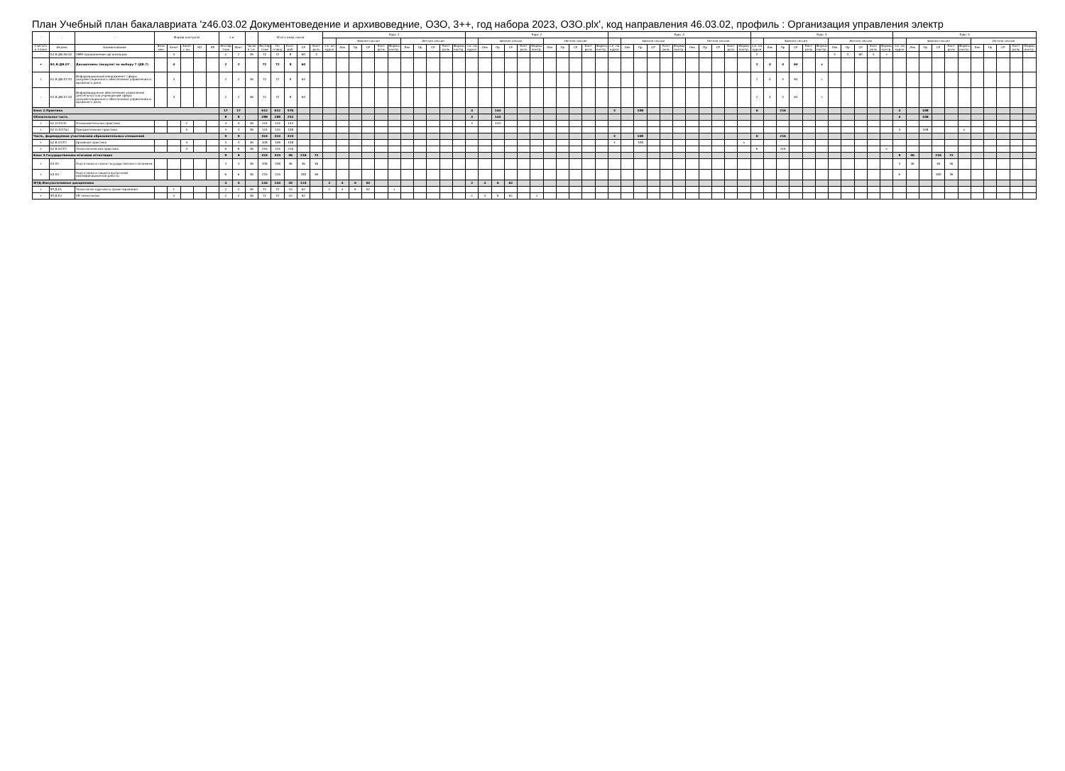План Учебный план бакалавриата 'z46.03.02 Документоведение и архивоведние, ОЗО, 3++, год набора 2023, ОЗО.plx', код направления 46.03.02, профиль : Организация управления электр
| - | - | - | Форма контроля | | | | | з.е. | | - | Итого акад.часов | | | | | Курс 1 | | | | | | | | | | | Курс 2 | | | | | | | | | | | Курс 3 | | | | | | | | | | | Курс 4 | | | | | | | | | | | Курс 5 | | | | | | | | | | |
| --- | --- | --- | --- | --- | --- | --- | --- | --- | --- | --- | --- | --- | --- | --- | --- | --- | --- | --- | --- | --- | --- | --- | --- | --- | --- | --- | --- | --- | --- | --- | --- | --- | --- | --- | --- | --- | --- | --- | --- | --- | --- | --- | --- | --- | --- | --- | --- | --- | --- | --- | --- | --- | --- | --- | --- | --- | --- | --- | --- | --- | --- | --- | --- | --- | --- | --- | --- | --- | --- | --- |
| | | | | | | | | | | | | | | | | - | Зимняя сессия | | | | | Летняя сессия | | | | | - | Зимняя сессия | | | | | Летняя сессия | | | | | - | Зимняя сессия | | | | | Летняя сессия | | | | | - | Зимняя сессия | | | | | Летняя сессия | | | | | - | Зимняя сессия | | | | | Летняя сессия | | | | |
| Считать в плане | Индекс | Наименование | Экза мен | Зачет | Зачет с оц. | КП | КР | Экспер тное | Факт | Часов в з.е. | Экспер тное | По плану | Конт. раб. | СР | Конт роль | з.е. на курсе | Лек | Пр | СР | Конт роль | Формы контр. | Лек | Пр | СР | Конт роль | Формы контр. | з.е. на курсе | Лек | Пр | СР | Конт роль | Формы контр. | Лек | Пр | СР | Конт роль | Формы контр. | з.е. на курсе | Лек | Пр | СР | Конт роль | Формы контр. | Лек | Пр | СР | Конт роль | Формы контр. | з.е. на курсе | Лек | Пр | СР | Конт роль | Формы контр. | Лек | Пр | СР | Конт роль | Формы контр. | з.е. на курсе | Лек | Пр | СР | Конт роль | Формы контр. | Лек | Пр | СР | Конт роль | Формы контр. |
| - | Б1.В.ДВ.06.02 | SMM-продвижение организации | | 4 | | | | 2 | 2 | 36 | 72 | 72 | 8 | 60 | 4 | | | | | | | | | | | | | | | | | | | | | | | | | | | | | | | | | | 2 | | | | | | 4 | 4 | 60 | 4 | з | | | | | | | | | | | |
| + | Б1.В.ДВ.07 | Дисциплины (модули) по выбору 7 (ДВ.7) | | 4 | | | | 2 | 2 | | 72 | 72 | 8 | 64 | | | | | | | | | | | | | | | | | | | | | | | | | | | | | | | | | | | 2 | 4 | 4 | 64 | | з | | | | | | | | | | | | | | | | |
| + | Б1.В.ДВ.07.01 | Информационный менеджмент сферы документационного обеспечения управления и архивного дела | | 4 | | | | 2 | 2 | 36 | 72 | 72 | 8 | 64 | | | | | | | | | | | | | | | | | | | | | | | | | | | | | | | | | | | 2 | 4 | 4 | 64 | | з | | | | | | | | | | | | | | | | |
| - | Б1.В.ДВ.07.02 | Информационное обеспечение управления деятельностью учреждений сферы документационного обеспечения управления и архивного дела | | 4 | | | | 2 | 2 | 36 | 72 | 72 | 8 | 64 | | | | | | | | | | | | | | | | | | | | | | | | | | | | | | | | | | | 2 | 4 | 4 | 64 | | з | | | | | | | | | | | | | | | | |
| Блок 2.Практика | | | | | | | | 17 | 17 | | 612 | 612 | 576 | | | | | | | | | | | | | | 4 | | 144 | | | | | | | | | 3 | | 108 | | | | | | | | | 6 | | 216 | | | | | | | | | 4 | | 108 | | | | | | | | |
| Обязательная часть | | | | | | | | 8 | 8 | | 288 | 288 | 252 | | | | | | | | | | | | | | 4 | | 144 | | | | | | | | | | | | | | | | | | | | | | | | | | | | | | | 4 | | 108 | | | | | | | | |
| + | Б2.О.01(У) | Ознакомительная практика | | | 2 | | | 4 | 4 | 36 | 144 | 144 | 144 | | | | | | | | | | | | | | 4 | | 144 | | | | | | | | | | | | | | | | | | | | | | | | | | | | | | | | | | | | | | | | | |
| + | Б2.О.02(Пд) | Преддипломная практика | | | 5 | | | 4 | 4 | 36 | 144 | 144 | 108 | | | | | | | | | | | | | | | | | | | | | | | | | | | | | | | | | | | | | | | | | | | | | | | 4 | | 108 | | | о | | | | | |
| Часть, формируемая участниками образовательных отношений | | | | | | | | 9 | 9 | | 324 | 324 | 324 | | | | | | | | | | | | | | | | | | | | | | | | | 3 | | 108 | | | | | | | | | 6 | | 216 | | | | | | | | | | | | | | | | | | | |
| + | Б2.В.01(П) | Архивная практика | | | 3 | | | 3 | 3 | 36 | 108 | 108 | 108 | | | | | | | | | | | | | | | | | | | | | | | | | 3 | | 108 | | | | | | | | о | | | | | | | | | | | | | | | | | | | | | | |
| + | Б2.В.02(П) | Технологическая практика | | | 4 | | | 6 | 6 | 36 | 216 | 216 | 216 | | | | | | | | | | | | | | | | | | | | | | | | | | | | | | | | | | | | 6 | | 216 | | | | | | | | о | | | | | | | | | | | |
| Блок 3.Государственная итоговая аттестация | | | | | | | | 9 | 9 | | 324 | 324 | 36 | 216 | 72 | | | | | | | | | | | | | | | | | | | | | | | | | | | | | | | | | | | | | | | | | | | | | 9 | 36 | | 216 | 72 | | | | | | |
| + | Б3.01 | Подготовка и сдача государственного экзамена | | | | | | 3 | 3 | 36 | 108 | 108 | 36 | 36 | 36 | | | | | | | | | | | | | | | | | | | | | | | | | | | | | | | | | | | | | | | | | | | | | 3 | 36 | | 36 | 36 | | | | | | |
| + | Б3.02 | Подготовка и защита выпускной квалификационной работы | | | | | | 6 | 6 | 36 | 216 | 216 | | 180 | 36 | | | | | | | | | | | | | | | | | | | | | | | | | | | | | | | | | | | | | | | | | | | | | 6 | | | 180 | 36 | | | | | | |
| ФТД.Факультативные дисциплины | | | | | | | | 4 | 4 | | 144 | 144 | 20 | 124 | | 2 | 4 | 6 | 62 | | | | | | | | 2 | 4 | 6 | 62 | | | | | | | | | | | | | | | | | | | | | | | | | | | | | | | | | | | | | | | | |
| + | ФТД.01 | Технология курсового проектирования | | 1 | | | | 2 | 2 | 36 | 72 | 72 | 10 | 62 | | 2 | 4 | 6 | 62 | | з | | | | | | | | | | | | | | | | | | | | | | | | | | | | | | | | | | | | | | | | | | | | | | | | | |
| + | ФТД.02 | VR-технологии | | 2 | | | | 2 | 2 | 36 | 72 | 72 | 10 | 62 | | | | | | | | | | | | | 2 | 4 | 6 | 62 | | з | | | | | | | | | | | | | | | | | | | | | | | | | | | | | | | | | | | | | | |